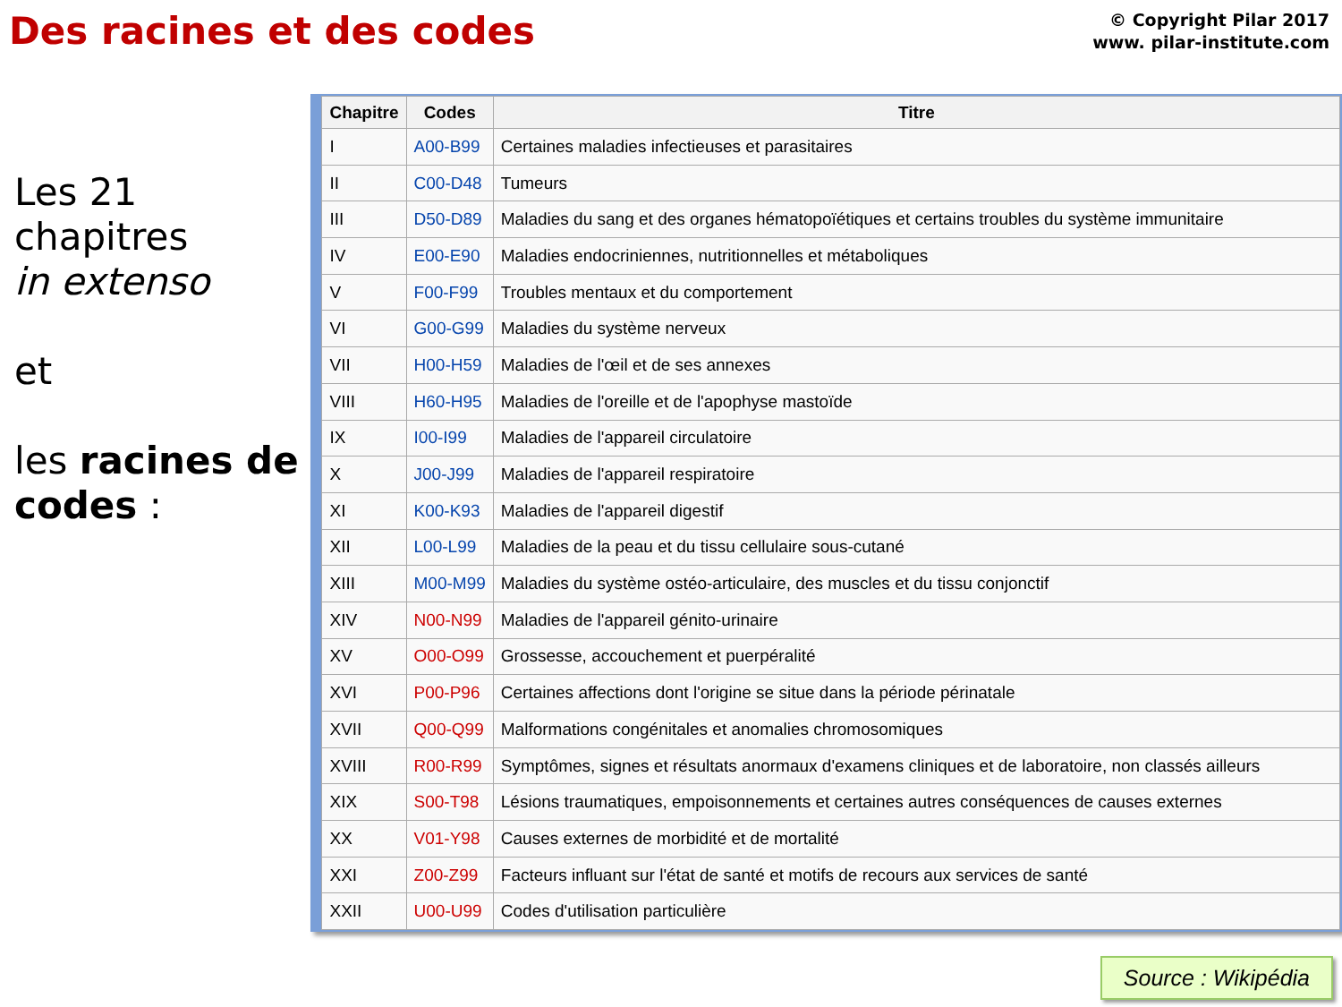Des racines et des codes
© Copyright Pilar 2017
www. pilar-institute.com
Les 21 chapitres
in extenso
et
les racines de codes :
| Chapitre | Codes | Titre |
| --- | --- | --- |
| I | A00-B99 | Certaines maladies infectieuses et parasitaires |
| II | C00-D48 | Tumeurs |
| III | D50-D89 | Maladies du sang et des organes hématopoïétiques et certains troubles du système immunitaire |
| IV | E00-E90 | Maladies endocriniennes, nutritionnelles et métaboliques |
| V | F00-F99 | Troubles mentaux et du comportement |
| VI | G00-G99 | Maladies du système nerveux |
| VII | H00-H59 | Maladies de l'œil et de ses annexes |
| VIII | H60-H95 | Maladies de l'oreille et de l'apophyse mastoïde |
| IX | I00-I99 | Maladies de l'appareil circulatoire |
| X | J00-J99 | Maladies de l'appareil respiratoire |
| XI | K00-K93 | Maladies de l'appareil digestif |
| XII | L00-L99 | Maladies de la peau et du tissu cellulaire sous-cutané |
| XIII | M00-M99 | Maladies du système ostéo-articulaire, des muscles et du tissu conjonctif |
| XIV | N00-N99 | Maladies de l'appareil génito-urinaire |
| XV | O00-O99 | Grossesse, accouchement et puerpéralité |
| XVI | P00-P96 | Certaines affections dont l'origine se situe dans la période périnatale |
| XVII | Q00-Q99 | Malformations congénitales et anomalies chromosomiques |
| XVIII | R00-R99 | Symptômes, signes et résultats anormaux d'examens cliniques et de laboratoire, non classés ailleurs |
| XIX | S00-T98 | Lésions traumatiques, empoisonnements et certaines autres conséquences de causes externes |
| XX | V01-Y98 | Causes externes de morbidité et de mortalité |
| XXI | Z00-Z99 | Facteurs influant sur l'état de santé et motifs de recours aux services de santé |
| XXII | U00-U99 | Codes d'utilisation particulière |
Source : Wikipédia